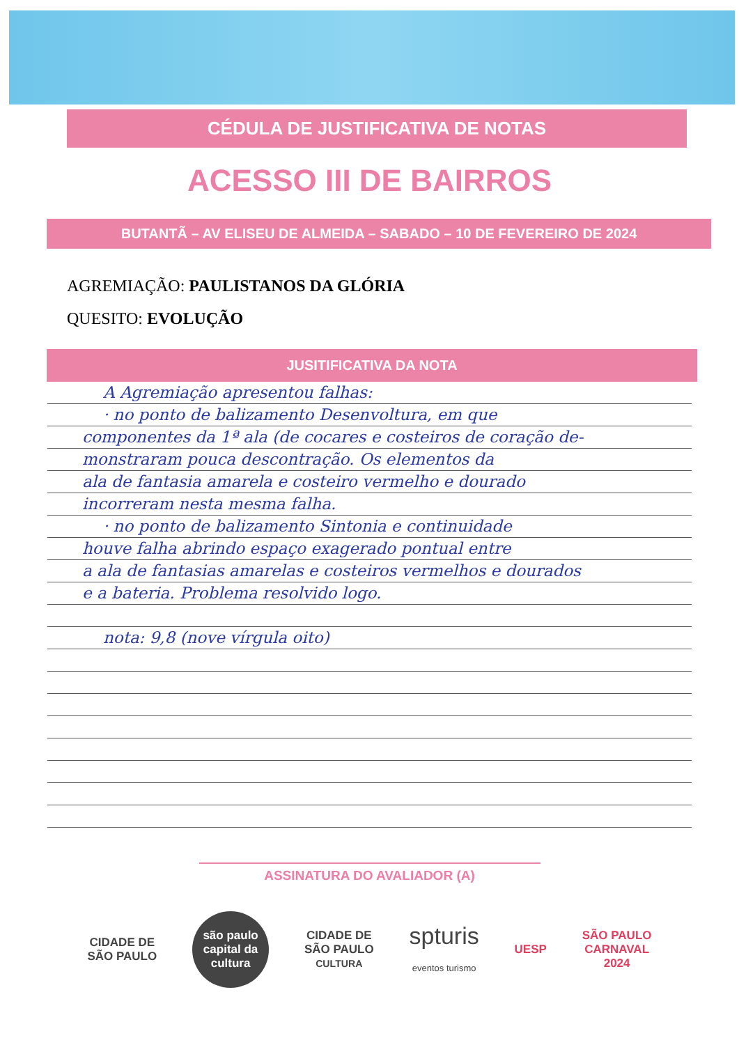CÉDULA DE JUSTIFICATIVA DE NOTAS
ACESSO III DE BAIRROS
BUTANTÃ – AV ELISEU DE ALMEIDA – SABADO – 10 DE FEVEREIRO DE 2024
AGREMIAÇÃO: PAULISTANOS DA GLÓRIA
QUESITO: EVOLUÇÃO
JUSITIFICATIVA DA NOTA
A Agremiação apresentou falhas:
· no ponto de balizamento Desenvoltura, em que
componentes da 1ª ala (de cocares e costeiros de coração de-
monstraram pouca descontração. Os elementos da
ala de fantasia amarela e costeiro vermelho e dourado
incorreram nesta mesma falha.
· no ponto de balizamento Sintonia e continuidade
houve falha abrindo espaço exagerado pontual entre
a ala de fantasias amarelas e costeiros vermelhos e dourados
e a bateria. Problema resolvido logo.
nota: 9,8 (nove vírgula oito)
ASSINATURA DO AVALIADOR (A)
CIDADE DE
SÃO PAULO
são paulo capital da cultura
CIDADE DE
SÃO PAULO
CULTURA
spturis
eventos turismo
UESP
SÃO PAULO
CARNAVAL
2024